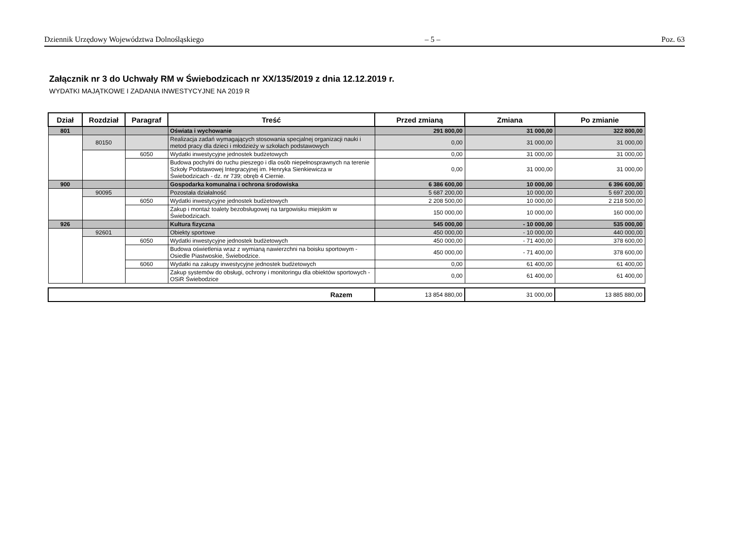Dziennik Urzędowy Województwa Dolnośląskiego – 5 – Poz. 63
Załącznik nr 3 do Uchwały RM w Świebodzicach nr XX/135/2019 z dnia 12.12.2019 r.
WYDATKI MAJĄTKOWE I ZADANIA INWESTYCYJNE NA 2019 R
| Dział | Rozdział | Paragraf | Treść | Przed zmianą | Zmiana | Po zmianie |
| --- | --- | --- | --- | --- | --- | --- |
| 801 | | | Oświata i wychowanie | 291 800,00 | 31 000,00 | 322 800,00 |
| | 80150 | | Realizacja zadań wymagających stosowania specjalnej organizacji nauki i metod pracy dla dzieci i młodzieży w szkołach podstawowych | 0,00 | 31 000,00 | 31 000,00 |
| | | 6050 | Wydatki inwestycyjne jednostek budżetowych | 0,00 | 31 000,00 | 31 000,00 |
| | | | Budowa pochylni do ruchu pieszego i dla osób niepełnosprawnych na terenie Szkoły Podstawowej Integracyjnej im. Henryka Sienkiewicza w Świebodzicach - dz. nr 739; obręb 4 Ciernie. | 0,00 | 31 000,00 | 31 000,00 |
| 900 | | | Gospodarka komunalna i ochrona środowiska | 6 386 600,00 | 10 000,00 | 6 396 600,00 |
| | 90095 | | Pozostała działalność | 5 687 200,00 | 10 000,00 | 5 697 200,00 |
| | | 6050 | Wydatki inwestycyjne jednostek budżetowych | 2 208 500,00 | 10 000,00 | 2 218 500,00 |
| | | | Zakup i montaż toalety bezobsługowej na targowisku miejskim w Świebodzicach. | 150 000,00 | 10 000,00 | 160 000,00 |
| 926 | | | Kultura fizyczna | 545 000,00 | - 10 000,00 | 535 000,00 |
| | 92601 | | Obiekty sportowe | 450 000,00 | - 10 000,00 | 440 000,00 |
| | | 6050 | Wydatki inwestycyjne jednostek budżetowych | 450 000,00 | - 71 400,00 | 378 600,00 |
| | | | Budowa oświetlenia wraz z wymianą nawierzchni na boisku sportowym - Osiedle Piastwoskie, Świebodzice. | 450 000,00 | - 71 400,00 | 378 600,00 |
| | | 6060 | Wydatki na zakupy inwestycyjne jednostek budżetowych | 0,00 | 61 400,00 | 61 400,00 |
| | | | Zakup systemów do obsługi, ochrony i monitoringu dla obiektów sportowych - OSiR Świebodzice | 0,00 | 61 400,00 | 61 400,00 |
| Razem | 13 854 880,00 | 31 000,00 | 13 885 880,00 |